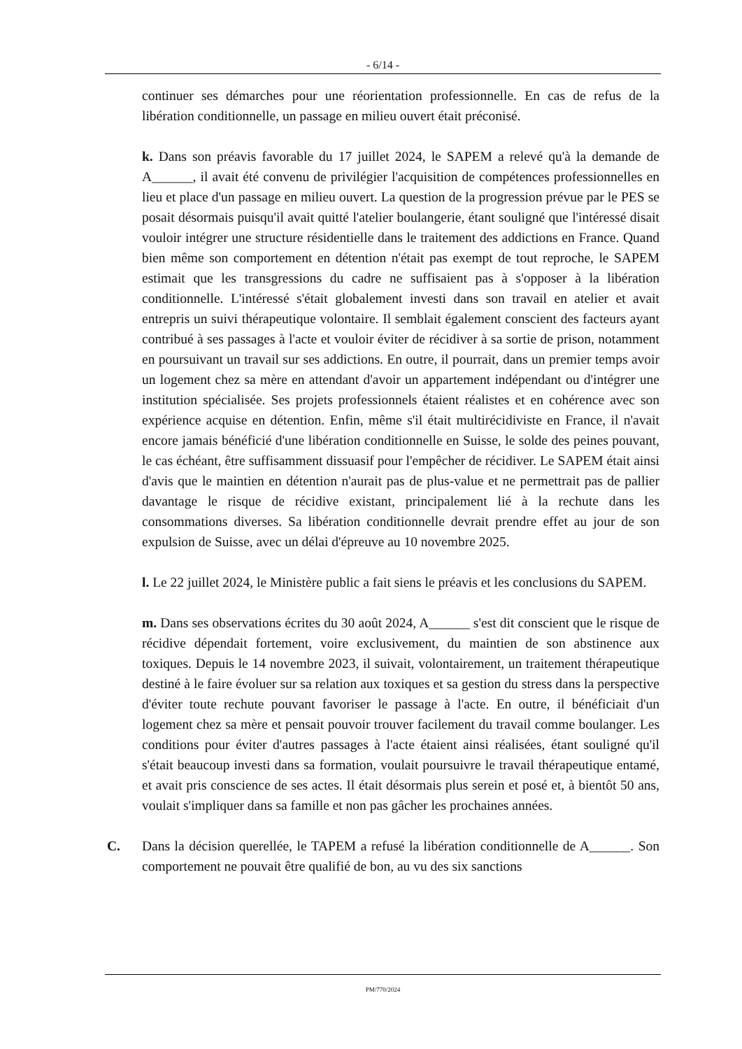- 6/14 -
continuer ses démarches pour une réorientation professionnelle. En cas de refus de la libération conditionnelle, un passage en milieu ouvert était préconisé.
k. Dans son préavis favorable du 17 juillet 2024, le SAPEM a relevé qu'à la demande de A______, il avait été convenu de privilégier l'acquisition de compétences professionnelles en lieu et place d'un passage en milieu ouvert. La question de la progression prévue par le PES se posait désormais puisqu'il avait quitté l'atelier boulangerie, étant souligné que l'intéressé disait vouloir intégrer une structure résidentielle dans le traitement des addictions en France. Quand bien même son comportement en détention n'était pas exempt de tout reproche, le SAPEM estimait que les transgressions du cadre ne suffisaient pas à s'opposer à la libération conditionnelle. L'intéressé s'était globalement investi dans son travail en atelier et avait entrepris un suivi thérapeutique volontaire. Il semblait également conscient des facteurs ayant contribué à ses passages à l'acte et vouloir éviter de récidiver à sa sortie de prison, notamment en poursuivant un travail sur ses addictions. En outre, il pourrait, dans un premier temps avoir un logement chez sa mère en attendant d'avoir un appartement indépendant ou d'intégrer une institution spécialisée. Ses projets professionnels étaient réalistes et en cohérence avec son expérience acquise en détention. Enfin, même s'il était multirécidiviste en France, il n'avait encore jamais bénéficié d'une libération conditionnelle en Suisse, le solde des peines pouvant, le cas échéant, être suffisamment dissuasif pour l'empêcher de récidiver. Le SAPEM était ainsi d'avis que le maintien en détention n'aurait pas de plus-value et ne permettrait pas de pallier davantage le risque de récidive existant, principalement lié à la rechute dans les consommations diverses. Sa libération conditionnelle devrait prendre effet au jour de son expulsion de Suisse, avec un délai d'épreuve au 10 novembre 2025.
l. Le 22 juillet 2024, le Ministère public a fait siens le préavis et les conclusions du SAPEM.
m. Dans ses observations écrites du 30 août 2024, A______ s'est dit conscient que le risque de récidive dépendait fortement, voire exclusivement, du maintien de son abstinence aux toxiques. Depuis le 14 novembre 2023, il suivait, volontairement, un traitement thérapeutique destiné à le faire évoluer sur sa relation aux toxiques et sa gestion du stress dans la perspective d'éviter toute rechute pouvant favoriser le passage à l'acte. En outre, il bénéficiait d'un logement chez sa mère et pensait pouvoir trouver facilement du travail comme boulanger. Les conditions pour éviter d'autres passages à l'acte étaient ainsi réalisées, étant souligné qu'il s'était beaucoup investi dans sa formation, voulait poursuivre le travail thérapeutique entamé, et avait pris conscience de ses actes. Il était désormais plus serein et posé et, à bientôt 50 ans, voulait s'impliquer dans sa famille et non pas gâcher les prochaines années.
C. Dans la décision querellée, le TAPEM a refusé la libération conditionnelle de A______. Son comportement ne pouvait être qualifié de bon, au vu des six sanctions
PM/770/2024